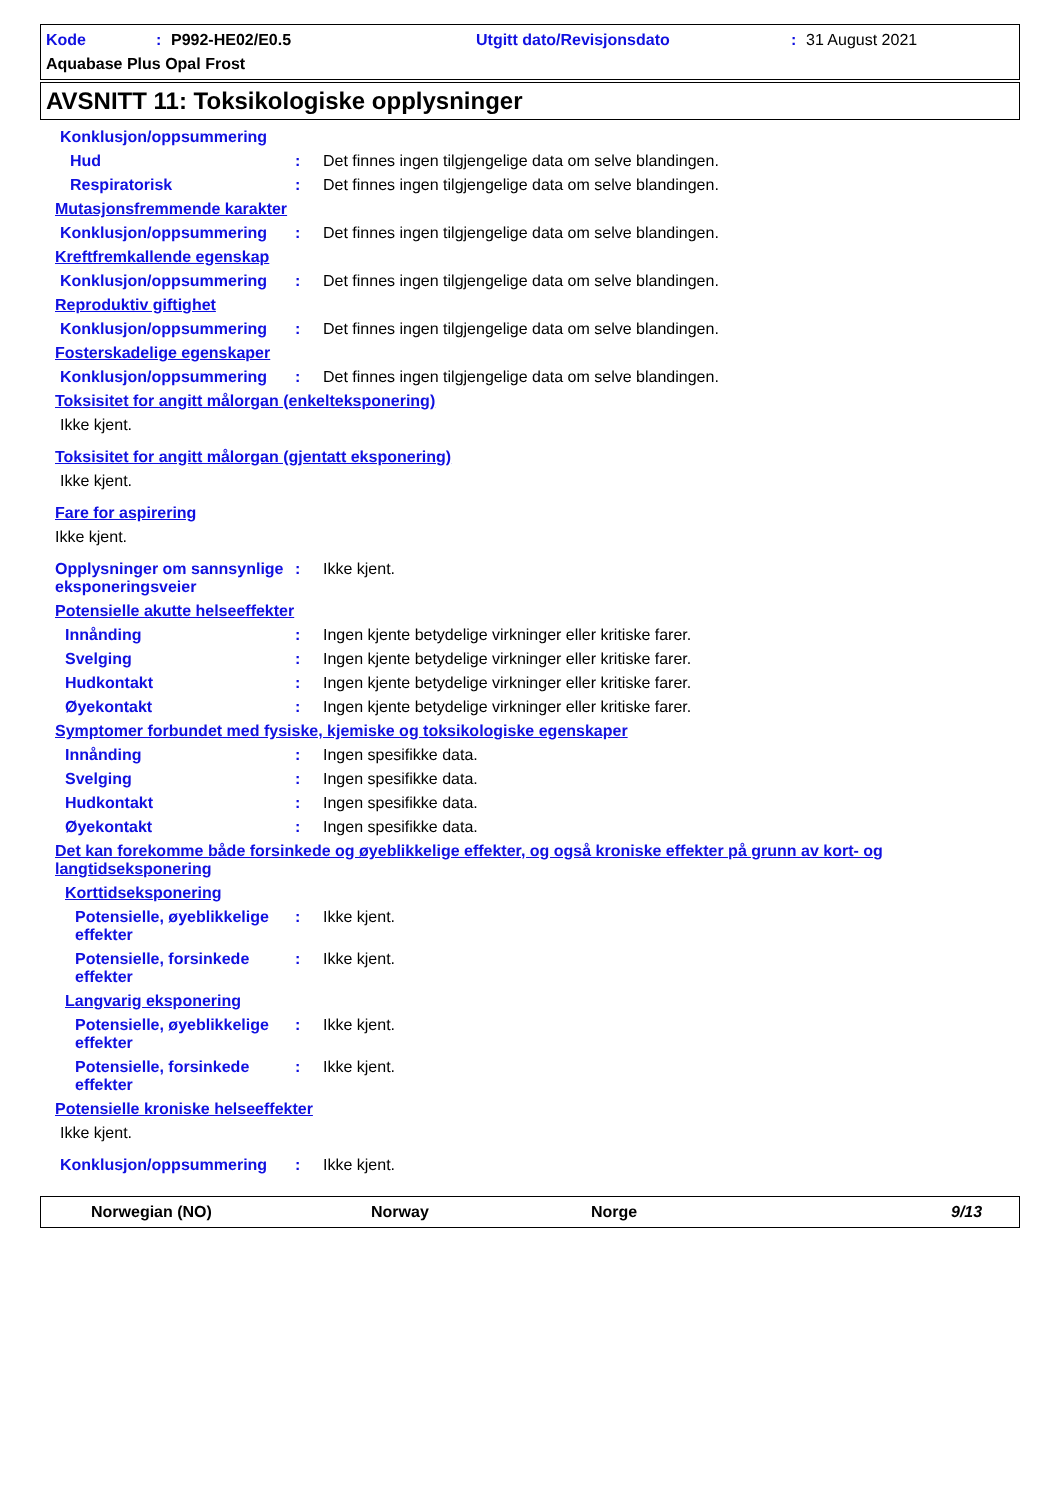Kode: P992-HE02/E0.5 Utgitt dato/Revisjonsdato: 31 August 2021
Aquabase Plus Opal Frost
AVSNITT 11: Toksikologiske opplysninger
Konklusjon/oppsummering
Hud: Det finnes ingen tilgjengelige data om selve blandingen.
Respiratorisk: Det finnes ingen tilgjengelige data om selve blandingen.
Mutasjonsfremmende karakter
Konklusjon/oppsummering: Det finnes ingen tilgjengelige data om selve blandingen.
Kreftfremkallende egenskap
Konklusjon/oppsummering: Det finnes ingen tilgjengelige data om selve blandingen.
Reproduktiv giftighet
Konklusjon/oppsummering: Det finnes ingen tilgjengelige data om selve blandingen.
Fosterskadelige egenskaper
Konklusjon/oppsummering: Det finnes ingen tilgjengelige data om selve blandingen.
Toksisitet for angitt målorgan (enkelteksponering)
Ikke kjent.
Toksisitet for angitt målorgan (gjentatt eksponering)
Ikke kjent.
Fare for aspirering
Ikke kjent.
Opplysninger om sannsynlige eksponeringsveier: Ikke kjent.
Potensielle akutte helseeffekter
Innånding: Ingen kjente betydelige virkninger eller kritiske farer.
Svelging: Ingen kjente betydelige virkninger eller kritiske farer.
Hudkontakt: Ingen kjente betydelige virkninger eller kritiske farer.
Øyekontakt: Ingen kjente betydelige virkninger eller kritiske farer.
Symptomer forbundet med fysiske, kjemiske og toksikologiske egenskaper
Innånding: Ingen spesifikke data.
Svelging: Ingen spesifikke data.
Hudkontakt: Ingen spesifikke data.
Øyekontakt: Ingen spesifikke data.
Det kan forekomme både forsinkede og øyeblikkelige effekter, og også kroniske effekter på grunn av kort- og langtidseksponering
Korttidseksponering
Potensielle, øyeblikkelige effekter: Ikke kjent.
Potensielle, forsinkede effekter: Ikke kjent.
Langvarig eksponering
Potensielle, øyeblikkelige effekter: Ikke kjent.
Potensielle, forsinkede effekter: Ikke kjent.
Potensielle kroniske helseeffekter
Ikke kjent.
Konklusjon/oppsummering: Ikke kjent.
Norwegian (NO) Norway Norge 9/13